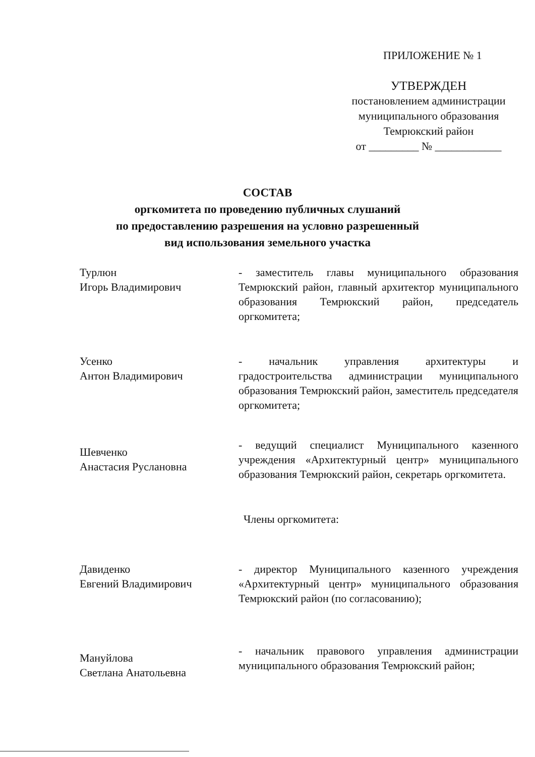ПРИЛОЖЕНИЕ № 1
УТВЕРЖДЕН
постановлением администрации
муниципального образования
Темрюкский район
от _________ № ____________
СОСТАВ
оргкомитета по проведению публичных слушаний
по предоставлению разрешения на условно разрешенный
вид использования земельного участка
Турлюн
Игорь Владимирович
- заместитель главы муниципального образования Темрюкский район, главный архитектор муниципального образования Темрюкский район, председатель оргкомитета;
Усенко
Антон Владимирович
- начальник управления архитектуры и градостроительства администрации муниципального образования Темрюкский район, заместитель председателя оргкомитета;
Шевченко
Анастасия Руслановна
- ведущий специалист Муниципального казенного учреждения «Архитектурный центр» муниципального образования Темрюкский район, секретарь оргкомитета.
Члены оргкомитета:
Давиденко
Евгений Владимирович
- директор Муниципального казенного учреждения «Архитектурный центр» муниципального образования Темрюкский район (по согласованию);
Мануйлова
Светлана Анатольевна
- начальник правового управления администрации муниципального образования Темрюкский район;